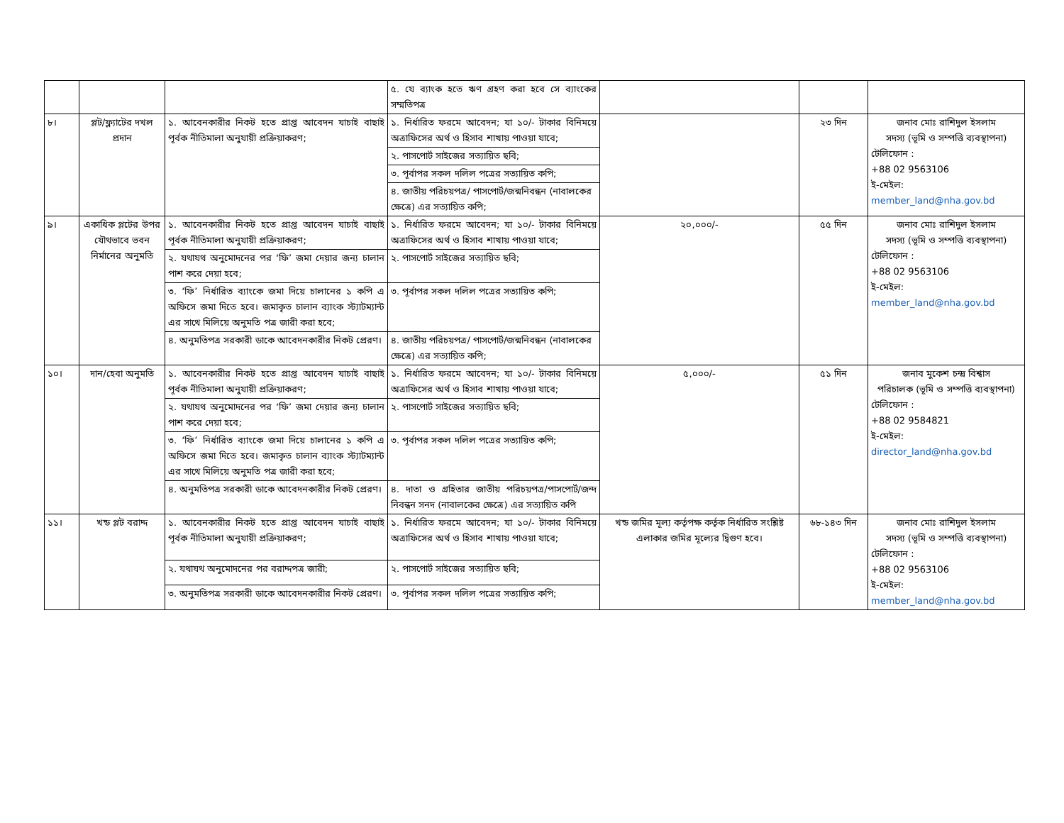| | | | ৫. যে ব্যাংক হতে ঋণ গ্রহণ করা হবে সে ব্যাংকের সম্মতিপত্র | | | |
| ৮। | প্লট/ফ্ল্যাটের দখল প্রদান | ১. আবেনকারীর নিকট হতে প্রাপ্ত আবেদন যাচাই বাছাই পূর্বক নীতিমালা অনুযায়ী প্রক্রিয়াকরণ; | ১. নির্ধারিত ফরমে আবেদন; যা ১০/- টাকার বিনিময়ে অত্রাফিসের অর্থ ও হিসাব শাখায় পাওয়া যাবে; | | ২৩ দিন | জনাব মোঃ রাশিদুল ইসলাম সদস্য (ভূমি ও সম্পত্তি ব্যবস্থাপনা) টেলিফোন : +88 02 9563106 ই-মেইল: member_land@nha.gov.bd |
| | | | ২. পাসপোর্ট সাইজের সত্যায়িত ছবি; | | | |
| | | | ৩. পূর্বাপর সকল দলিল পত্রের সত্যায়িত কপি; | | | |
| | | | ৪. জাতীয় পরিচয়পত্র/ পাসপোর্ট/জন্মনিবন্ধন (নাবালকের ক্ষেত্রে) এর সত্যায়িত কপি; | | | |
| ৯। | একাধিক প্লটের উপর যৌথভাবে ভবন নির্মানের অনুমতি | ১. আবেনকারীর নিকট হতে প্রাপ্ত আবেদন যাচাই বাছাই পূর্বক নীতিমালা অনুযায়ী প্রক্রিয়াকরণ; | ১. নির্ধারিত ফরমে আবেদন; যা ১০/- টাকার বিনিময়ে অত্রাফিসের অর্থ ও হিসাব শাখায় পাওয়া যাবে; | ২০,০০০/- | ৫৫ দিন | জনাব মোঃ রাশিদুল ইসলাম সদস্য (ভূমি ও সম্পত্তি ব্যবস্থাপনা) টেলিফোন : +88 02 9563106 ই-মেইল: member_land@nha.gov.bd |
| | | ২. যথাযথ অনুমোদনের পর ‘ফি’ জমা দেয়ার জন্য চালান পাশ করে দেয়া হবে; | ২. পাসপোর্ট সাইজের সত্যায়িত ছবি; | | | |
| | | ৩. ‘ফি’ নির্ধারিত ব্যাংকে জমা দিয়ে চালানের ১ কপি এ অফিসে জমা দিতে হবে। জমাকৃত চালান ব্যাংক স্ট্যাটম্যান্ট এর সাথে মিলিয়ে অনুমতি পত্র জারী করা হবে; | ৩. পূর্বাপর সকল দলিল পত্রের সত্যায়িত কপি; | | | |
| | | ৪. অনুমতিপত্র সরকারী ডাকে আবেদনকারীর নিকট প্রেরণ। | ৪. জাতীয় পরিচয়পত্র/ পাসপোর্ট/জন্মনিবন্ধন (নাবালকের ক্ষেত্রে) এর সত্যায়িত কপি; | | | |
| ১০। | দান/হেবা অনুমতি | ১. আবেনকারীর নিকট হতে প্রাপ্ত আবেদন যাচাই বাছাই পূর্বক নীতিমালা অনুযায়ী প্রক্রিয়াকরণ; | ১. নির্ধারিত ফরমে আবেদন; যা ১০/- টাকার বিনিময়ে অত্রাফিসের অর্থ ও হিসাব শাখায় পাওয়া যাবে; | ৫,০০০/- | ৫১ দিন | জনাব মুকেশ চন্দ্র বিশ্বাস পরিচালক (ভূমি ও সম্পত্তি ব্যবস্থাপনা) টেলিফোন : +88 02 9584821 ই-মেইল: director_land@nha.gov.bd |
| | | ২. যথাযথ অনুমোদনের পর ‘ফি’ জমা দেয়ার জন্য চালান পাশ করে দেয়া হবে; | ২. পাসপোর্ট সাইজের সত্যায়িত ছবি; | | | |
| | | ৩. ‘ফি’ নির্ধারিত ব্যাংকে জমা দিয়ে চালানের ১ কপি এ অফিসে জমা দিতে হবে। জমাকৃত চালান ব্যাংক স্ট্যাটম্যান্ট এর সাথে মিলিয়ে অনুমতি পত্র জারী করা হবে; | ৩. পূর্বাপর সকল দলিল পত্রের সত্যায়িত কপি; | | | |
| | | ৪. অনুমতিপত্র সরকারী ডাকে আবেদনকারীর নিকট প্রেরণ। | ৪. দাতা ও গ্রহিতার জাতীয় পরিচয়পত্র/পাসপোর্ট/জন্দ নিবন্ধন সনদ (নাবালকের ক্ষেত্রে) এর সত্যায়িত কপি | | | |
| ১১। | খন্ড প্লট বরাদ্দ | ১. আবেনকারীর নিকট হতে প্রাপ্ত আবেদন যাচাই বাছাই পূর্বক নীতিমালা অনুযায়ী প্রক্রিয়াকরণ; | ১. নির্ধারিত ফরমে আবেদন; যা ১০/- টাকার বিনিময়ে অত্রাফিসের অর্থ ও হিসাব শাখায় পাওয়া যাবে; | খন্ড জমির মূল্য কর্তৃপক্ষ কর্তৃক নির্ধারিত সংশ্লিষ্ট এলাকার জমির মূল্যের দ্বিগুণ হবে। | ৬৮-১৪৩ দিন | জনাব মোঃ রাশিদুল ইসলাম সদস্য (ভূমি ও সম্পত্তি ব্যবস্থাপনা) টেলিফোন : +88 02 9563106 ই-মেইল: member_land@nha.gov.bd |
| | | ২. যথাযথ অনুমোদনের পর বরাদ্দপত্র জারী; | ২. পাসপোর্ট সাইজের সত্যায়িত ছবি; | | | |
| | | ৩. অনুমতিপত্র সরকারী ডাকে আবেদনকারীর নিকট প্রেরণ। | ৩. পূর্বাপর সকল দলিল পত্রের সত্যায়িত কপি; | | | |